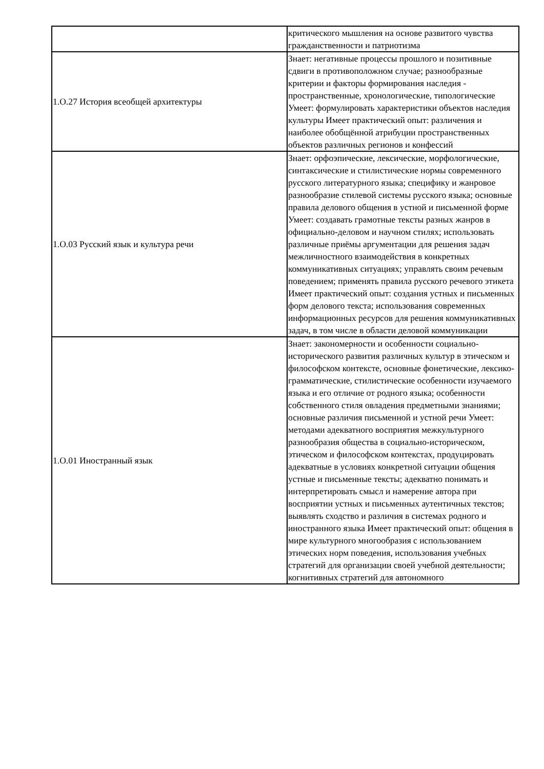| | критического мышления на основе развитого чувства гражданственности и патриотизма |
| 1.О.27 История всеобщей архитектуры | Знает: негативные процессы прошлого и позитивные сдвиги в противоположном случае; разнообразные критерии и факторы формирования наследия - пространственные, хронологические, типологические Умеет: формулировать характеристики объектов наследия культуры Имеет практический опыт: различения и наиболее обобщённой атрибуции пространственных объектов различных регионов и конфессий |
| 1.О.03 Русский язык и культура речи | Знает: орфоэпические, лексические, морфологические, синтаксические и стилистические нормы современного русского литературного языка; специфику и жанровое разнообразие стилевой системы русского языка; основные правила делового общения в устной и письменной форме Умеет: создавать грамотные тексты разных жанров в официально-деловом и научном стилях; использовать различные приёмы аргументации для решения задач межличностного взаимодействия в конкретных коммуникативных ситуациях; управлять своим речевым поведением; применять правила русского речевого этикета Имеет практический опыт: создания устных и письменных форм делового текста; использования современных информационных ресурсов для решения коммуникативных задач, в том числе в области деловой коммуникации |
| 1.О.01 Иностранный язык | Знает: закономерности и особенности социально-исторического развития различных культур в этическом и философском контексте, основные фонетические, лексико-грамматические, стилистические особенности изучаемого языка и его отличие от родного языка; особенности собственного стиля овладения предметными знаниями; основные различия письменной и устной речи Умеет: методами адекватного восприятия межкультурного разнообразия общества в социально-историческом, этическом и философском контекстах, продуцировать адекватные в условиях конкретной ситуации общения устные и письменные тексты; адекватно понимать и интерпретировать смысл и намерение автора при восприятии устных и письменных аутентичных текстов; выявлять сходство и различия в системах родного и иностранного языка Имеет практический опыт: общения в мире культурного многообразия с использованием этических норм поведения, использования учебных стратегий для организации своей учебной деятельности; когнитивных стратегий для автономного |